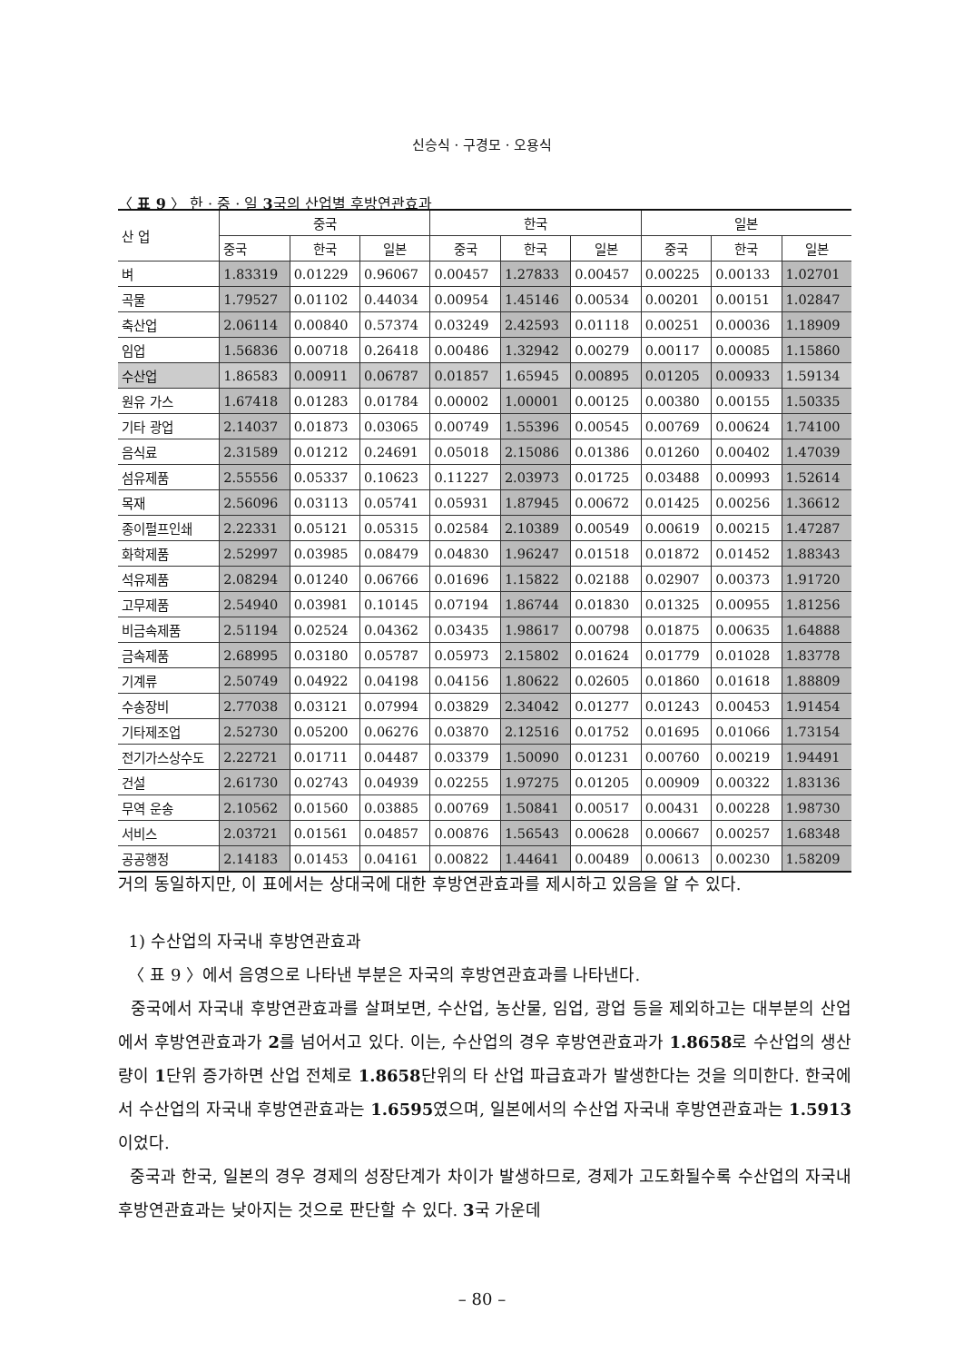신승식 · 구경모 · 오용식
〈 표 9 〉 한 · 중 · 일 3국의 산업별 후방연관효과
| 산 업 | 중국 | | | 한국 | | | 일본 | | |
| --- | --- | --- | --- | --- | --- | --- | --- | --- | --- |
| | 중국 | 한국 | 일본 | 중국 | 한국 | 일본 | 중국 | 한국 | 일본 |
| 벼 | 1.83319 | 0.01229 | 0.96067 | 0.00457 | 1.27833 | 0.00457 | 0.00225 | 0.00133 | 1.02701 |
| 곡물 | 1.79527 | 0.01102 | 0.44034 | 0.00954 | 1.45146 | 0.00534 | 0.00201 | 0.00151 | 1.02847 |
| 축산업 | 2.06114 | 0.00840 | 0.57374 | 0.03249 | 2.42593 | 0.01118 | 0.00251 | 0.00036 | 1.18909 |
| 임업 | 1.56836 | 0.00718 | 0.26418 | 0.00486 | 1.32942 | 0.00279 | 0.00117 | 0.00085 | 1.15860 |
| 수산업 | 1.86583 | 0.00911 | 0.06787 | 0.01857 | 1.65945 | 0.00895 | 0.01205 | 0.00933 | 1.59134 |
| 원유 가스 | 1.67418 | 0.01283 | 0.01784 | 0.00002 | 1.00001 | 0.00125 | 0.00380 | 0.00155 | 1.50335 |
| 기타 광업 | 2.14037 | 0.01873 | 0.03065 | 0.00749 | 1.55396 | 0.00545 | 0.00769 | 0.00624 | 1.74100 |
| 음식료 | 2.31589 | 0.01212 | 0.24691 | 0.05018 | 2.15086 | 0.01386 | 0.01260 | 0.00402 | 1.47039 |
| 섬유제품 | 2.55556 | 0.05337 | 0.10623 | 0.11227 | 2.03973 | 0.01725 | 0.03488 | 0.00993 | 1.52614 |
| 목재 | 2.56096 | 0.03113 | 0.05741 | 0.05931 | 1.87945 | 0.00672 | 0.01425 | 0.00256 | 1.36612 |
| 종이펄프인쇄 | 2.22331 | 0.05121 | 0.05315 | 0.02584 | 2.10389 | 0.00549 | 0.00619 | 0.00215 | 1.47287 |
| 화학제품 | 2.52997 | 0.03985 | 0.08479 | 0.04830 | 1.96247 | 0.01518 | 0.01872 | 0.01452 | 1.88343 |
| 석유제품 | 2.08294 | 0.01240 | 0.06766 | 0.01696 | 1.15822 | 0.02188 | 0.02907 | 0.00373 | 1.91720 |
| 고무제품 | 2.54940 | 0.03981 | 0.10145 | 0.07194 | 1.86744 | 0.01830 | 0.01325 | 0.00955 | 1.81256 |
| 비금속제품 | 2.51194 | 0.02524 | 0.04362 | 0.03435 | 1.98617 | 0.00798 | 0.01875 | 0.00635 | 1.64888 |
| 금속제품 | 2.68995 | 0.03180 | 0.05787 | 0.05973 | 2.15802 | 0.01624 | 0.01779 | 0.01028 | 1.83778 |
| 기계류 | 2.50749 | 0.04922 | 0.04198 | 0.04156 | 1.80622 | 0.02605 | 0.01860 | 0.01618 | 1.88809 |
| 수송장비 | 2.77038 | 0.03121 | 0.07994 | 0.03829 | 2.34042 | 0.01277 | 0.01243 | 0.00453 | 1.91454 |
| 기타제조업 | 2.52730 | 0.05200 | 0.06276 | 0.03870 | 2.12516 | 0.01752 | 0.01695 | 0.01066 | 1.73154 |
| 전기가스상수도 | 2.22721 | 0.01711 | 0.04487 | 0.03379 | 1.50090 | 0.01231 | 0.00760 | 0.00219 | 1.94491 |
| 건설 | 2.61730 | 0.02743 | 0.04939 | 0.02255 | 1.97275 | 0.01205 | 0.00909 | 0.00322 | 1.83136 |
| 무역 운송 | 2.10562 | 0.01560 | 0.03885 | 0.00769 | 1.50841 | 0.00517 | 0.00431 | 0.00228 | 1.98730 |
| 서비스 | 2.03721 | 0.01561 | 0.04857 | 0.00876 | 1.56543 | 0.00628 | 0.00667 | 0.00257 | 1.68348 |
| 공공행정 | 2.14183 | 0.01453 | 0.04161 | 0.00822 | 1.44641 | 0.00489 | 0.00613 | 0.00230 | 1.58209 |
거의 동일하지만, 이 표에서는 상대국에 대한 후방연관효과를 제시하고 있음을 알 수 있다.
1) 수산업의 자국내 후방연관효과
〈 표 9 〉에서 음영으로 나타낸 부분은 자국의 후방연관효과를 나타낸다.
중국에서 자국내 후방연관효과를 살펴보면, 수산업, 농산물, 임업, 광업 등을 제외하고는 대부분의 산업에서 후방연관효과가 2를 넘어서고 있다. 이는, 수산업의 경우 후방연관효과가 1.8658로 수산업의 생산량이 1단위 증가하면 산업 전체로 1.8658단위의 타 산업 파급효과가 발생한다는 것을 의미한다. 한국에서 수산업의 자국내 후방연관효과는 1.6595였으며, 일본에서의 수산업 자국내 후방연관효과는 1.5913이었다.
중국과 한국, 일본의 경우 경제의 성장단계가 차이가 발생하므로, 경제가 고도화될수록 수산업의 자국내 후방연관효과는 낮아지는 것으로 판단할 수 있다. 3국 가운데
– 80 –